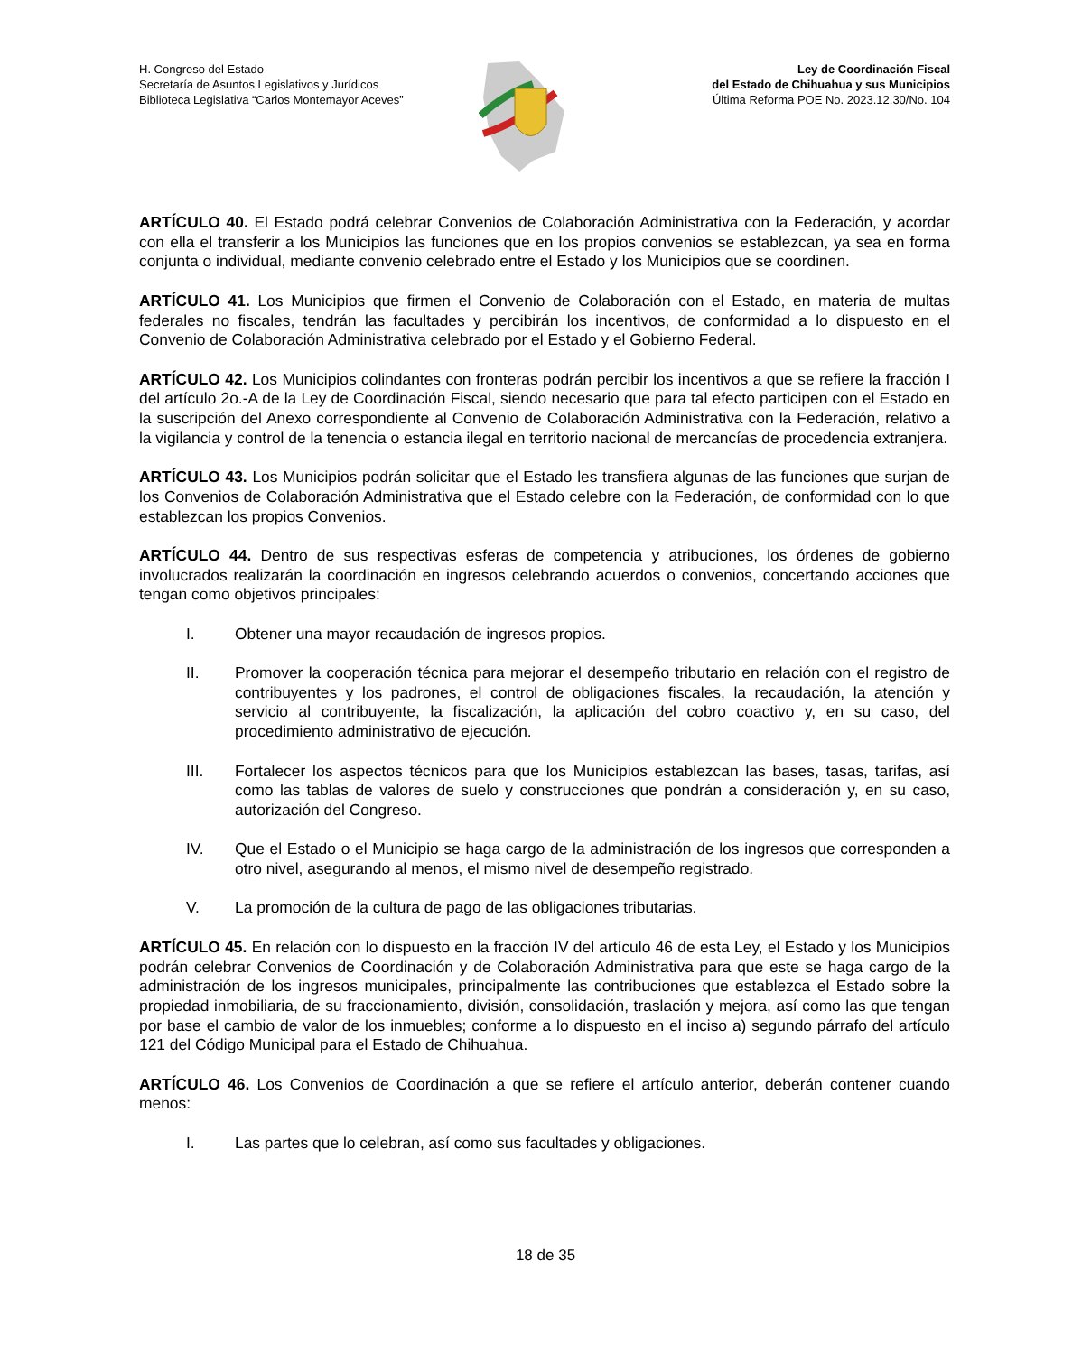H. Congreso del Estado
Secretaría de Asuntos Legislativos y Jurídicos
Biblioteca Legislativa “Carlos Montemayor Aceves”
Ley de Coordinación Fiscal
del Estado de Chihuahua y sus Municipios
Última Reforma POE No. 2023.12.30/No. 104
ARTÍCULO 40. El Estado podrá celebrar Convenios de Colaboración Administrativa con la Federación, y acordar con ella el transferir a los Municipios las funciones que en los propios convenios se establezcan, ya sea en forma conjunta o individual, mediante convenio celebrado entre el Estado y los Municipios que se coordinen.
ARTÍCULO 41. Los Municipios que firmen el Convenio de Colaboración con el Estado, en materia de multas federales no fiscales, tendrán las facultades y percibirán los incentivos, de conformidad a lo dispuesto en el Convenio de Colaboración Administrativa celebrado por el Estado y el Gobierno Federal.
ARTÍCULO 42. Los Municipios colindantes con fronteras podrán percibir los incentivos a que se refiere la fracción I del artículo 2o.-A de la Ley de Coordinación Fiscal, siendo necesario que para tal efecto participen con el Estado en la suscripción del Anexo correspondiente al Convenio de Colaboración Administrativa con la Federación, relativo a la vigilancia y control de la tenencia o estancia ilegal en territorio nacional de mercancías de procedencia extranjera.
ARTÍCULO 43. Los Municipios podrán solicitar que el Estado les transfiera algunas de las funciones que surjan de los Convenios de Colaboración Administrativa que el Estado celebre con la Federación, de conformidad con lo que establezcan los propios Convenios.
ARTÍCULO 44. Dentro de sus respectivas esferas de competencia y atribuciones, los órdenes de gobierno involucrados realizarán la coordinación en ingresos celebrando acuerdos o convenios, concertando acciones que tengan como objetivos principales:
I. Obtener una mayor recaudación de ingresos propios.
II. Promover la cooperación técnica para mejorar el desempeño tributario en relación con el registro de contribuyentes y los padrones, el control de obligaciones fiscales, la recaudación, la atención y servicio al contribuyente, la fiscalización, la aplicación del cobro coactivo y, en su caso, del procedimiento administrativo de ejecución.
III. Fortalecer los aspectos técnicos para que los Municipios establezcan las bases, tasas, tarifas, así como las tablas de valores de suelo y construcciones que pondrán a consideración y, en su caso, autorización del Congreso.
IV. Que el Estado o el Municipio se haga cargo de la administración de los ingresos que corresponden a otro nivel, asegurando al menos, el mismo nivel de desempeño registrado.
V. La promoción de la cultura de pago de las obligaciones tributarias.
ARTÍCULO 45. En relación con lo dispuesto en la fracción IV del artículo 46 de esta Ley, el Estado y los Municipios podrán celebrar Convenios de Coordinación y de Colaboración Administrativa para que este se haga cargo de la administración de los ingresos municipales, principalmente las contribuciones que establezca el Estado sobre la propiedad inmobiliaria, de su fraccionamiento, división, consolidación, traslación y mejora, así como las que tengan por base el cambio de valor de los inmuebles; conforme a lo dispuesto en el inciso a) segundo párrafo del artículo 121 del Código Municipal para el Estado de Chihuahua.
ARTÍCULO 46. Los Convenios de Coordinación a que se refiere el artículo anterior, deberán contener cuando menos:
I. Las partes que lo celebran, así como sus facultades y obligaciones.
18 de 35